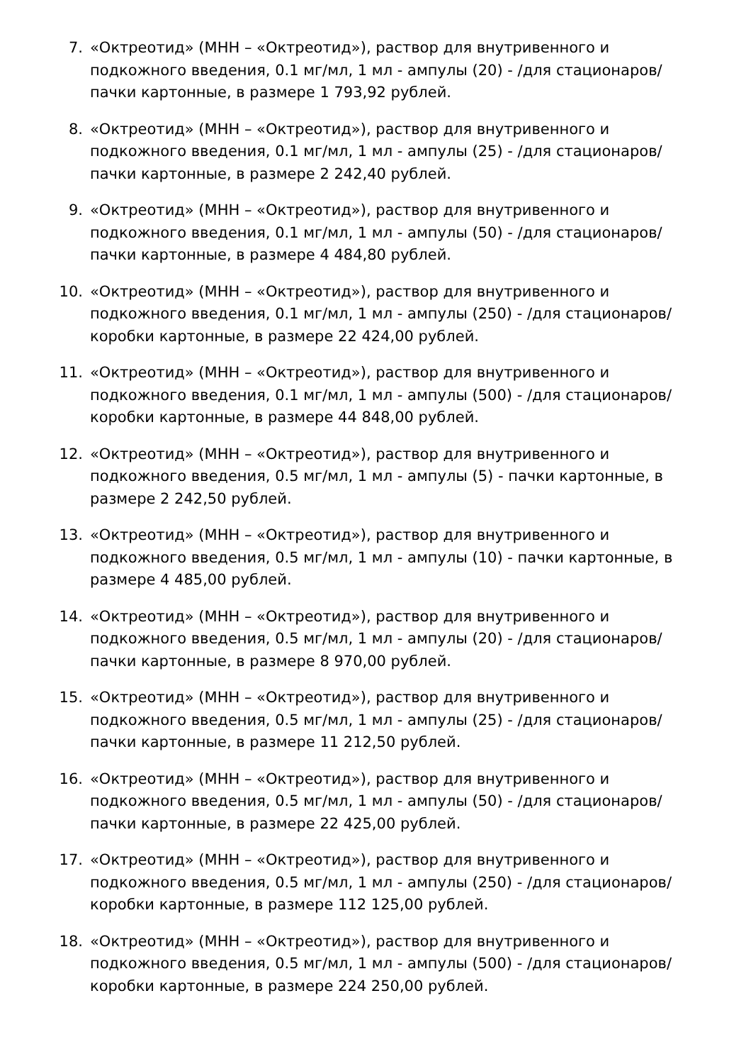7. «Октреотид» (МНН – «Октреотид»), раствор для внутривенного и подкожного введения, 0.1 мг/мл, 1 мл - ампулы (20) - /для стационаров/ пачки картонные, в размере 1 793,92 рублей.
8. «Октреотид» (МНН – «Октреотид»), раствор для внутривенного и подкожного введения, 0.1 мг/мл, 1 мл - ампулы (25) - /для стационаров/ пачки картонные, в размере 2 242,40 рублей.
9. «Октреотид» (МНН – «Октреотид»), раствор для внутривенного и подкожного введения, 0.1 мг/мл, 1 мл - ампулы (50) - /для стационаров/ пачки картонные, в размере 4 484,80 рублей.
10. «Октреотид» (МНН – «Октреотид»), раствор для внутривенного и подкожного введения, 0.1 мг/мл, 1 мл - ампулы (250) - /для стационаров/ коробки картонные, в размере 22 424,00 рублей.
11. «Октреотид» (МНН – «Октреотид»), раствор для внутривенного и подкожного введения, 0.1 мг/мл, 1 мл - ампулы (500) - /для стационаров/ коробки картонные, в размере 44 848,00 рублей.
12. «Октреотид» (МНН – «Октреотид»), раствор для внутривенного и подкожного введения, 0.5 мг/мл, 1 мл - ампулы (5) - пачки картонные, в размере 2 242,50 рублей.
13. «Октреотид» (МНН – «Октреотид»), раствор для внутривенного и подкожного введения, 0.5 мг/мл, 1 мл - ампулы (10) - пачки картонные, в размере 4 485,00 рублей.
14. «Октреотид» (МНН – «Октреотид»), раствор для внутривенного и подкожного введения, 0.5 мг/мл, 1 мл - ампулы (20) - /для стационаров/ пачки картонные, в размере 8 970,00 рублей.
15. «Октреотид» (МНН – «Октреотид»), раствор для внутривенного и подкожного введения, 0.5 мг/мл, 1 мл - ампулы (25) - /для стационаров/ пачки картонные, в размере 11 212,50 рублей.
16. «Октреотид» (МНН – «Октреотид»), раствор для внутривенного и подкожного введения, 0.5 мг/мл, 1 мл - ампулы (50) - /для стационаров/ пачки картонные, в размере 22 425,00 рублей.
17. «Октреотид» (МНН – «Октреотид»), раствор для внутривенного и подкожного введения, 0.5 мг/мл, 1 мл - ампулы (250) - /для стационаров/ коробки картонные, в размере 112 125,00 рублей.
18. «Октреотид» (МНН – «Октреотид»), раствор для внутривенного и подкожного введения, 0.5 мг/мл, 1 мл - ампулы (500) - /для стационаров/ коробки картонные, в размере 224 250,00 рублей.